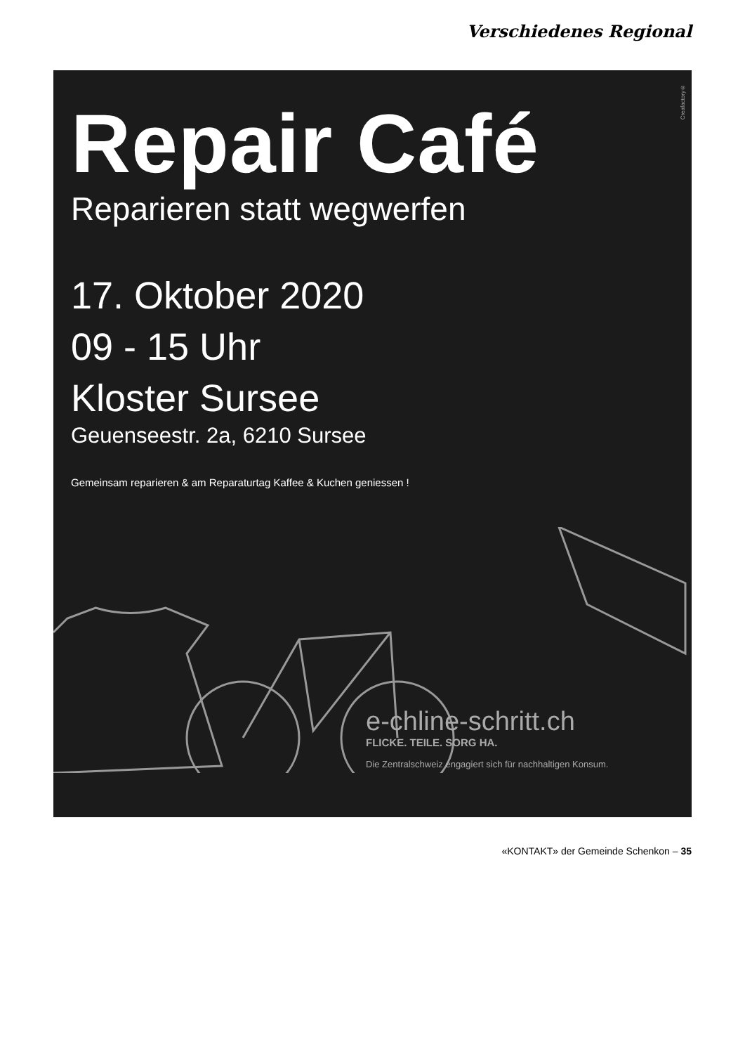Verschiedenes Regional
Creafactory®
Repair Café
Reparieren statt wegwerfen
17. Oktober 2020
09 - 15 Uhr
Kloster Sursee
Geuenseestr. 2a, 6210 Sursee
Gemeinsam reparieren & am Reparaturtag Kaffee & Kuchen geniessen !
e-chline-schritt.ch
FLICKE. TEILE. SORG HA.
Die Zentralschweiz engagiert sich für nachhaltigen Konsum.
«KONTAKT» der Gemeinde Schenkon – 35